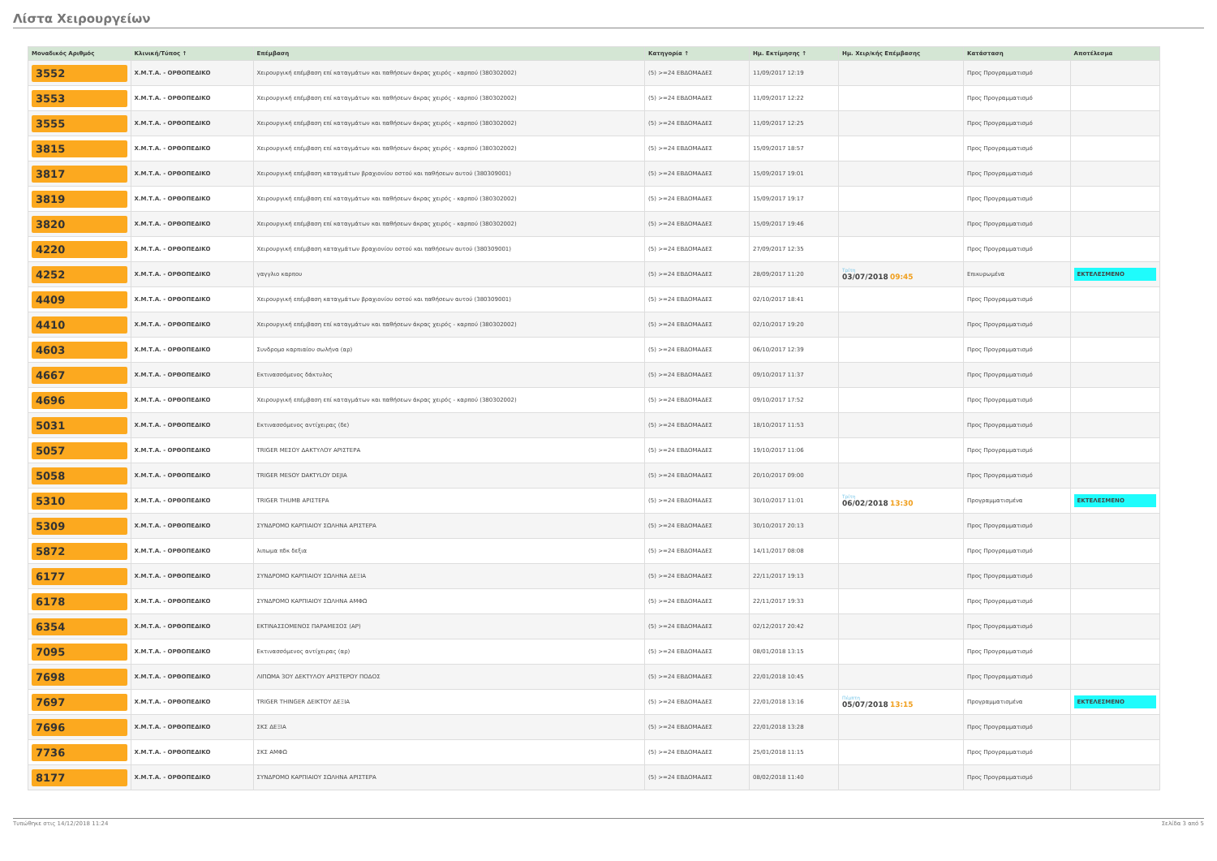Λίστα Χειρουργείων
| Μοναδικός Αριθμός | Κλινική/Τύπος ↑ | Επέμβαση | Κατηγορία ↑ | Ημ. Εκτίμησης ↑ | Ημ. Χειρ/κής Επέμβασης | Κατάσταση | Αποτέλεσμα |
| --- | --- | --- | --- | --- | --- | --- | --- |
| 3552 | Χ.Μ.Τ.Α. - ΟΡΘΟΠΕΔΙΚΟ | Χειρουργική επέμβαση επί καταγμάτων και παθήσεων άκρας χειρός - καρπού (380302002) | (5) >=24 ΕΒΔΟΜΑΔΕΣ | 11/09/2017 12:19 | | Προς Προγραμματισμό | |
| 3553 | Χ.Μ.Τ.Α. - ΟΡΘΟΠΕΔΙΚΟ | Χειρουργική επέμβαση επί καταγμάτων και παθήσεων άκρας χειρός - καρπού (380302002) | (5) >=24 ΕΒΔΟΜΑΔΕΣ | 11/09/2017 12:22 | | Προς Προγραμματισμό | |
| 3555 | Χ.Μ.Τ.Α. - ΟΡΘΟΠΕΔΙΚΟ | Χειρουργική επέμβαση επί καταγμάτων και παθήσεων άκρας χειρός - καρπού (380302002) | (5) >=24 ΕΒΔΟΜΑΔΕΣ | 11/09/2017 12:25 | | Προς Προγραμματισμό | |
| 3815 | Χ.Μ.Τ.Α. - ΟΡΘΟΠΕΔΙΚΟ | Χειρουργική επέμβαση επί καταγμάτων και παθήσεων άκρας χειρός - καρπού (380302002) | (5) >=24 ΕΒΔΟΜΑΔΕΣ | 15/09/2017 18:57 | | Προς Προγραμματισμό | |
| 3817 | Χ.Μ.Τ.Α. - ΟΡΘΟΠΕΔΙΚΟ | Χειρουργική επέμβαση καταγμάτων βραχιονίου οστού και παθήσεων αυτού (380309001) | (5) >=24 ΕΒΔΟΜΑΔΕΣ | 15/09/2017 19:01 | | Προς Προγραμματισμό | |
| 3819 | Χ.Μ.Τ.Α. - ΟΡΘΟΠΕΔΙΚΟ | Χειρουργική επέμβαση επί καταγμάτων και παθήσεων άκρας χειρός - καρπού (380302002) | (5) >=24 ΕΒΔΟΜΑΔΕΣ | 15/09/2017 19:17 | | Προς Προγραμματισμό | |
| 3820 | Χ.Μ.Τ.Α. - ΟΡΘΟΠΕΔΙΚΟ | Χειρουργική επέμβαση επί καταγμάτων και παθήσεων άκρας χειρός - καρπού (380302002) | (5) >=24 ΕΒΔΟΜΑΔΕΣ | 15/09/2017 19:46 | | Προς Προγραμματισμό | |
| 4220 | Χ.Μ.Τ.Α. - ΟΡΘΟΠΕΔΙΚΟ | Χειρουργική επέμβαση καταγμάτων βραχιονίου οστού και παθήσεων αυτού (380309001) | (5) >=24 ΕΒΔΟΜΑΔΕΣ | 27/09/2017 12:35 | | Προς Προγραμματισμό | |
| 4252 | Χ.Μ.Τ.Α. - ΟΡΘΟΠΕΔΙΚΟ | γαγγλιο καρπου | (5) >=24 ΕΒΔΟΜΑΔΕΣ | 28/09/2017 11:20 | Τρίτη 03/07/2018 09:45 | Επικυρωμένα | ΕΚΤΕΛΕΣΜΕΝΟ |
| 4409 | Χ.Μ.Τ.Α. - ΟΡΘΟΠΕΔΙΚΟ | Χειρουργική επέμβαση καταγμάτων βραχιονίου οστού και παθήσεων αυτού (380309001) | (5) >=24 ΕΒΔΟΜΑΔΕΣ | 02/10/2017 18:41 | | Προς Προγραμματισμό | |
| 4410 | Χ.Μ.Τ.Α. - ΟΡΘΟΠΕΔΙΚΟ | Χειρουργική επέμβαση επί καταγμάτων και παθήσεων άκρας χειρός - καρπού (380302002) | (5) >=24 ΕΒΔΟΜΑΔΕΣ | 02/10/2017 19:20 | | Προς Προγραμματισμό | |
| 4603 | Χ.Μ.Τ.Α. - ΟΡΘΟΠΕΔΙΚΟ | Συνδρομο καρπιαίου σωλήνα (αρ) | (5) >=24 ΕΒΔΟΜΑΔΕΣ | 06/10/2017 12:39 | | Προς Προγραμματισμό | |
| 4667 | Χ.Μ.Τ.Α. - ΟΡΘΟΠΕΔΙΚΟ | Εκτινασσόμενος δάκτυλος | (5) >=24 ΕΒΔΟΜΑΔΕΣ | 09/10/2017 11:37 | | Προς Προγραμματισμό | |
| 4696 | Χ.Μ.Τ.Α. - ΟΡΘΟΠΕΔΙΚΟ | Χειρουργική επέμβαση επί καταγμάτων και παθήσεων άκρας χειρός - καρπού (380302002) | (5) >=24 ΕΒΔΟΜΑΔΕΣ | 09/10/2017 17:52 | | Προς Προγραμματισμό | |
| 5031 | Χ.Μ.Τ.Α. - ΟΡΘΟΠΕΔΙΚΟ | Εκτινασσόμενος αντίχειρας (δε) | (5) >=24 ΕΒΔΟΜΑΔΕΣ | 18/10/2017 11:53 | | Προς Προγραμματισμό | |
| 5057 | Χ.Μ.Τ.Α. - ΟΡΘΟΠΕΔΙΚΟ | TRIGER ΜΕΣΟΥ ΔΑΚΤΥΛΟΥ ΑΡΙΣΤΕΡΑ | (5) >=24 ΕΒΔΟΜΑΔΕΣ | 19/10/2017 11:06 | | Προς Προγραμματισμό | |
| 5058 | Χ.Μ.Τ.Α. - ΟΡΘΟΠΕΔΙΚΟ | TRIGER MESOY DAKTYLOY DEJIA | (5) >=24 ΕΒΔΟΜΑΔΕΣ | 20/10/2017 09:00 | | Προς Προγραμματισμό | |
| 5310 | Χ.Μ.Τ.Α. - ΟΡΘΟΠΕΔΙΚΟ | TRIGER THUMB ΑΡΙΣΤΕΡΑ | (5) >=24 ΕΒΔΟΜΑΔΕΣ | 30/10/2017 11:01 | Τρίτη 06/02/2018 13:30 | Προγραμματισμένα | ΕΚΤΕΛΕΣΜΕΝΟ |
| 5309 | Χ.Μ.Τ.Α. - ΟΡΘΟΠΕΔΙΚΟ | ΣΥΝΔΡΟΜΟ ΚΑΡΠΙΑΙΟΥ ΣΩΛΗΝΑ ΑΡΙΣΤΕΡΑ | (5) >=24 ΕΒΔΟΜΑΔΕΣ | 30/10/2017 20:13 | | Προς Προγραμματισμό | |
| 5872 | Χ.Μ.Τ.Α. - ΟΡΘΟΠΕΔΙΚΟ | λιπωμα πδκ δεξια | (5) >=24 ΕΒΔΟΜΑΔΕΣ | 14/11/2017 08:08 | | Προς Προγραμματισμό | |
| 6177 | Χ.Μ.Τ.Α. - ΟΡΘΟΠΕΔΙΚΟ | ΣΥΝΔΡΟΜΟ ΚΑΡΠΙΑΙΟΥ ΣΩΛΗΝΑ ΔΕΞΙΑ | (5) >=24 ΕΒΔΟΜΑΔΕΣ | 22/11/2017 19:13 | | Προς Προγραμματισμό | |
| 6178 | Χ.Μ.Τ.Α. - ΟΡΘΟΠΕΔΙΚΟ | ΣΥΝΔΡΟΜΟ ΚΑΡΠΙΑΙΟΥ ΣΩΛΗΝΑ ΑΜΦΩ | (5) >=24 ΕΒΔΟΜΑΔΕΣ | 22/11/2017 19:33 | | Προς Προγραμματισμό | |
| 6354 | Χ.Μ.Τ.Α. - ΟΡΘΟΠΕΔΙΚΟ | ΕΚΤΙΝΑΣΣΟΜΕΝΟΣ ΠΑΡΑΜΕΣΟΣ (ΑΡ) | (5) >=24 ΕΒΔΟΜΑΔΕΣ | 02/12/2017 20:42 | | Προς Προγραμματισμό | |
| 7095 | Χ.Μ.Τ.Α. - ΟΡΘΟΠΕΔΙΚΟ | Εκτινασσόμενος αντίχειρας (αρ) | (5) >=24 ΕΒΔΟΜΑΔΕΣ | 08/01/2018 13:15 | | Προς Προγραμματισμό | |
| 7698 | Χ.Μ.Τ.Α. - ΟΡΘΟΠΕΔΙΚΟ | ΛΙΠΩΜΑ 3ΟΥ ΔΕΚΤΥΛΟΥ ΑΡΙΣΤΕΡΟΥ ΠΟΔΟΣ | (5) >=24 ΕΒΔΟΜΑΔΕΣ | 22/01/2018 10:45 | | Προς Προγραμματισμό | |
| 7697 | Χ.Μ.Τ.Α. - ΟΡΘΟΠΕΔΙΚΟ | TRIGER THINGER ΔΕΙΚΤΟΥ ΔΕΞΙΑ | (5) >=24 ΕΒΔΟΜΑΔΕΣ | 22/01/2018 13:16 | Πέμπτη 05/07/2018 13:15 | Προγραμματισμένα | ΕΚΤΕΛΕΣΜΕΝΟ |
| 7696 | Χ.Μ.Τ.Α. - ΟΡΘΟΠΕΔΙΚΟ | ΣΚΣ ΔΕΞΙΑ | (5) >=24 ΕΒΔΟΜΑΔΕΣ | 22/01/2018 13:28 | | Προς Προγραμματισμό | |
| 7736 | Χ.Μ.Τ.Α. - ΟΡΘΟΠΕΔΙΚΟ | ΣΚΣ ΑΜΦΩ | (5) >=24 ΕΒΔΟΜΑΔΕΣ | 25/01/2018 11:15 | | Προς Προγραμματισμό | |
| 8177 | Χ.Μ.Τ.Α. - ΟΡΘΟΠΕΔΙΚΟ | ΣΥΝΔΡΟΜΟ ΚΑΡΠΙΑΙΟΥ ΣΩΛΗΝΑ ΑΡΙΣΤΕΡΑ | (5) >=24 ΕΒΔΟΜΑΔΕΣ | 08/02/2018 11:40 | | Προς Προγραμματισμό | |
Τυπώθηκε στις 14/12/2018 11:24 Σελίδα 3 από 5